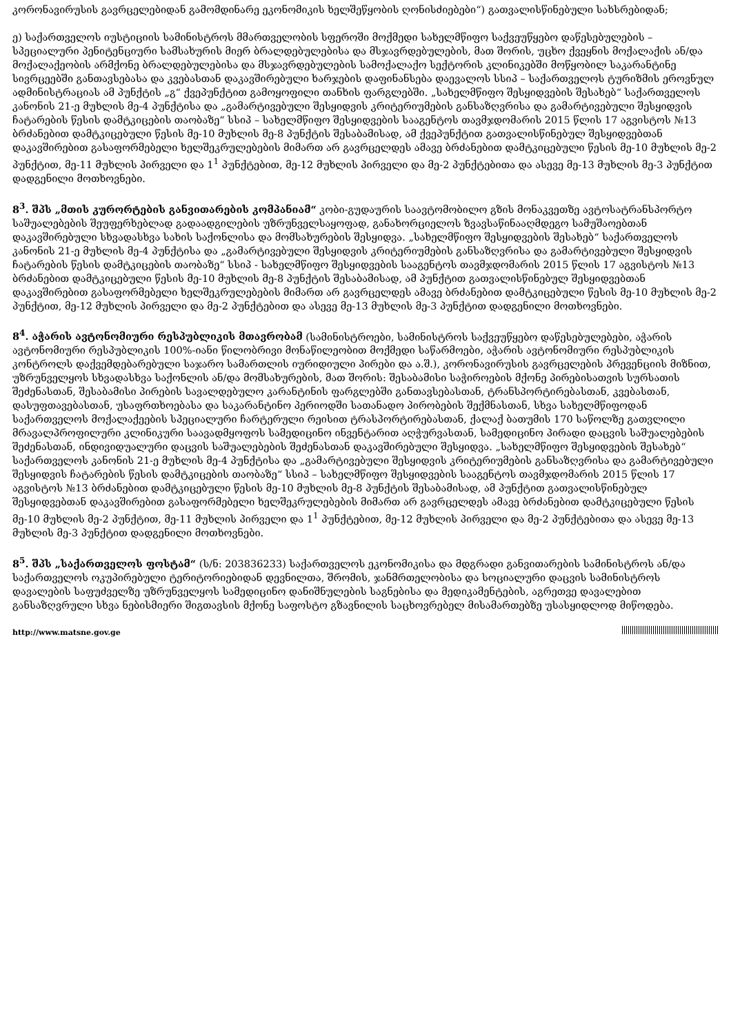კორონავირუსის გავრცელებიდან გამომდინარე ეკონომიკის ხელშეწყობის ღონისძიებები“) გათვალისწინებული სახსრებიდან;
ე) საქართველოს იუსტიციის სამინისტროს მმართველობის სფეროში მოქმედი სახელმწიფო საქვეუწყებო დაწესებულების – სპეციალური პენიტენციური სამსახურის მიერ ბრალდებულებისა და მსჯავრდებულების, მათ შორის, უცხო ქვეყნის მოქალაქის ან/და მოქალაქეობის არმქონე ბრალდებულებისა და მსჯავრდებულების სამოქალაქო სექტორის კლინიკებში მოწყობილ საკარანტინე სივრცეებში განთავსებასა და კვებასთან დაკავშირებული ხარჯების დაფინანსება დაევალოს სსიპ – საქართველოს ტურიზმის ეროვნულ ადმინისტრაციას ამ პუნქტის „გ“ ქვეპუნქტით გამოყოფილი თანხის ფარგლებში. „სახელმწიფო შესყიდვების შესახებ“ საქართველოს კანონის 21-ე მუხლის მე-4 პუნქტისა და „გამარტივებული შესყიდვის კრიტერიუმების განსაზღვრისა და გამარტივებული შესყიდვის ჩატარების წესის დამტკიცების თაობაზე“ სსიპ – სახელმწიფო შესყიდვების სააგენტოს თავმჯდომარის 2015 წლის 17 აგვისტოს №13 ბრძანებით დამტკიცებული წესის მე-10 მუხლის მე-8 პუნქტის შესაბამისად, ამ ქვეპუნქტით გათვალისწინებულ შესყიდვებთან დაკავშირებით გასაფორმებელი ხელშეკრულებების მიმართ არ გავრცელდეს ამავე ბრძანებით დამტკიცებული წესის მე-10 მუხლის მე-2 პუნქტით, მე-11 მუხლის პირველი და 1<sup>1</sup> პუნქტებით, მე-12 მუხლის პირველი და მე-2 პუნქტებითა და ასევე მე-13 მუხლის მე-3 პუნქტით დადგენილი მოთხოვნები.
8<sup>3</sup>. შპს „მთის კურორტების განვითარების კომპანიამ“ კობი-გუდაურის საავტომობილო გზის მონაკვეთზე ავტოსატრანსპორტო საშუალებების შეუფერხებლად გადაადგილების უზრუნველსაყოფად, განახორციელოს ზვავსაწინააღმდეგო სამუშაოებთან დაკავშირებული სხვადასხვა სახის საქონლისა და მომსახურების შესყიდვა. „სახელმწიფო შესყიდვების შესახებ“ საქართველოს კანონის 21-ე მუხლის მე-4 პუნქტისა და „გამარტივებული შესყიდვის კრიტერიუმების განსაზღვრისა და გამარტივებული შესყიდვის ჩატარების წესის დამტკიცების თაობაზე“ სსიპ - სახელმწიფო შესყიდვების სააგენტოს თავმჯდომარის 2015 წლის 17 აგვისტოს №13 ბრძანებით დამტკიცებული წესის მე-10 მუხლის მე-8 პუნქტის შესაბამისად, ამ პუნქტით გათვალისწინებულ შესყიდვებთან დაკავშირებით გასაფორმებელი ხელშეკრულებების მიმართ არ გავრცელდეს ამავე ბრძანებით დამტკიცებული წესის მე-10 მუხლის მე-2 პუნქტით, მე-12 მუხლის პირველი და მე-2 პუნქტებით და ასევე მე-13 მუხლის მე-3 პუნქტით დადგენილი მოთხოვნები.
8<sup>4</sup>. აჭარის ავტონომიური რესპუბლიკის მთავრობამ (სამინისტროები, სამინისტროს საქვეუწყებო დაწესებულებები, აჭარის ავტონომიური რესპუბლიკის 100%-იანი წილობრივი მონაწილეობით მოქმედი საწარმოები, აჭარის ავტონომიური რესპუბლიკის კონტროლს დაქვემდებარებული საჯარო სამართლის იურიდიული პირები და ა.შ.), კორონავირუსის გავრცელების პრევენციის მიზნით, უზრუნველყოს სხვადასხვა საქონლის ან/და მომსახურების, მათ შორის: შესაბამისი საჭიროების მქონე პირებისათვის სურსათის შეძენასთან, შესაბამისი პირების სავალდებულო კარანტინის ფარგლებში განთავსებასთან, ტრანსპორტირებასთან, კვებასთან, დასუფთავებასთან, უსაფრთხოებასა და საკარანტინო პერიოდში სათანადო პირობების შექმნასთან, სხვა სახელმწიფოდან საქართველოს მოქალაქეების სპეციალური ჩარტერული რეისით ტრასპორტირებასთან, ქალაქ ბათუმის 170 საწოლზე გათვლილი მრავალპროფილური კლინიკური საავადმყოფოს სამედიცინო ინვენტარით აღჭურვასთან, სამედიცინო პირადი დაცვის საშუალებების შეძენასთან, ინდივიდუალური დაცვის საშუალებების შეძენასთან დაკავშირებული შესყიდვა. „სახელმწიფო შესყიდვების შესახებ“ საქართველოს კანონის 21-ე მუხლის მე-4 პუნქტისა და „გამარტივებული შესყიდვის კრიტერიუმების განსაზღვრისა და გამარტივებული შესყიდვის ჩატარების წესის დამტკიცების თაობაზე“ სსიპ – სახელმწიფო შესყიდვების სააგენტოს თავმჯდომარის 2015 წლის 17 აგვისტოს №13 ბრძანებით დამტკიცებული წესის მე-10 მუხლის მე-8 პუნქტის შესაბამისად, ამ პუნქტით გათვალისწინებულ შესყიდვებთან დაკავშირებით გასაფორმებელი ხელშეკრულებების მიმართ არ გავრცელდეს ამავე ბრძანებით დამტკიცებული წესის მე-10 მუხლის მე-2 პუნქტით, მე-11 მუხლის პირველი და 1<sup>1</sup> პუნქტებით, მე-12 მუხლის პირველი და მე-2 პუნქტებითა და ასევე მე-13 მუხლის მე-3 პუნქტით დადგენილი მოთხოვნები.
8<sup>5</sup>. შპს „საქართველოს ფოსტამ“ (ს/ნ: 203836233) საქართველოს ეკონომიკისა და მდგრადი განვითარების სამინისტროს ან/და საქართველოს ოკუპირებული ტერიტორიებიდან დევნილთა, შრომის, ჯანმრთელობისა და სოციალური დაცვის სამინისტროს დავალების საფუძველზე უზრუნველყოს სამედიცინო დანიშნულების საგნებისა და მედიკამენტების, აგრეთვე დავალებით განსაზღვრული სხვა ნებისმიერი შიგთავსის მქონე საფოსტო გზავნილის საცხოვრებელ მისამართებზე უსასყიდლოდ მიწოდება.
http://www.matsne.gov.ge